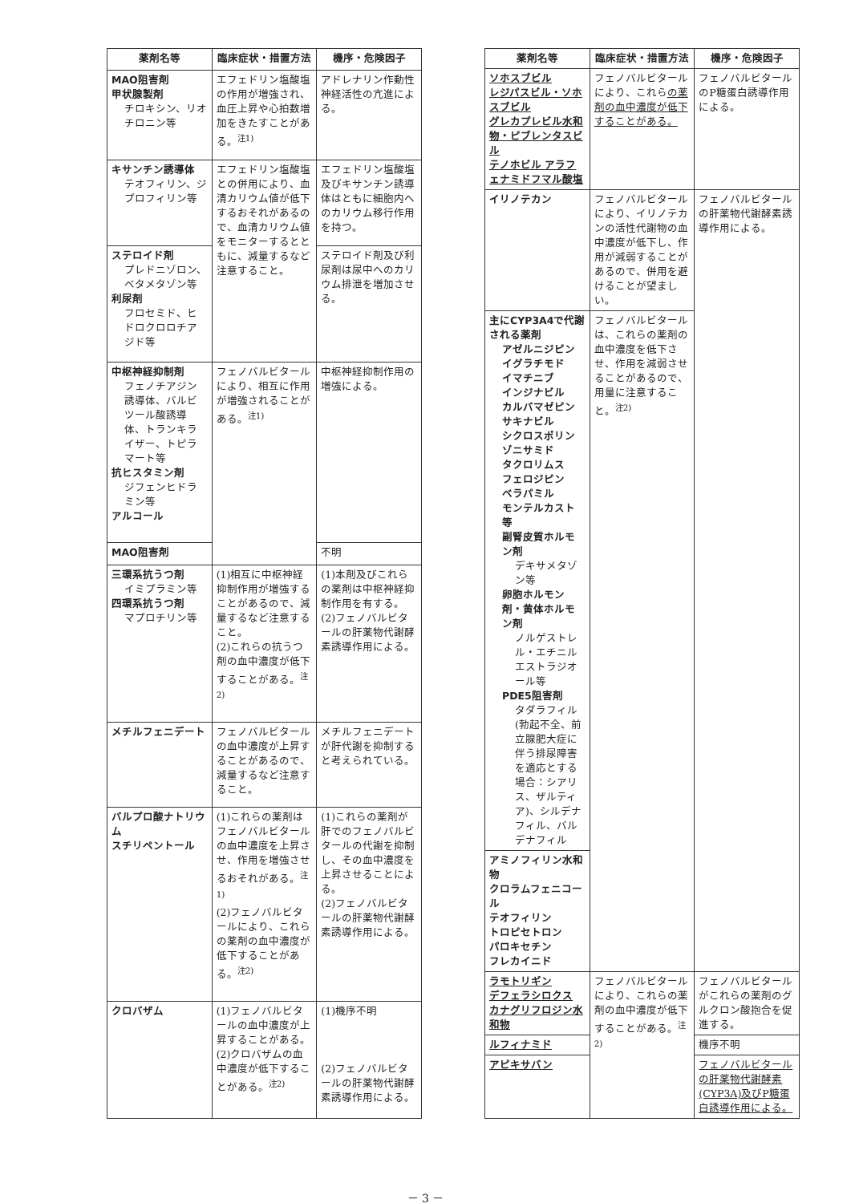| 薬剤名等 | 臨床症状・措置方法 | 機序・危険因子 |
| --- | --- | --- |
| MAO阻害剤 甲状腺製剤 チロキシン、リオチロニン等 | エフェドリン塩酸塩の作用が増強され、血圧上昇や心拍数増加をきたすことがある。<sup>注1)</sup> | アドレナリン作動性神経活性の亢進による。 |
| キサンチン誘導体 テオフィリン、ジプロフィリン等 | エフェドリン塩酸塩との併用により、血清カリウム値が低下するおそれがあるので、血清カリウム値をモニターするとともに、減量するなど注意すること。 | エフェドリン塩酸塩及びキサンチン誘導体はともに細胞内へのカリウム移行作用を持つ。 |
| ステロイド剤 プレドニゾロン、ベタメタゾン等 利尿剤 フロセミド、ヒドロクロロチアジド等 | | ステロイド剤及び利尿剤は尿中へのカリウム排泄を増加させる。 |
| 中枢神経抑制剤 フェノチアジン誘導体、バルビツール酸誘導体、トランキライザー、トピラマート等 抗ヒスタミン剤 ジフェンヒドラミン等 アルコール | フェノバルビタールにより、相互に作用が増強されることがある。<sup>注1)</sup> | 中枢神経抑制作用の増強による。 |
| MAO阻害剤 | | 不明 |
| 三環系抗うつ剤 イミプラミン等 四環系抗うつ剤 マプロチリン等 | (1)相互に中枢神経抑制作用が増強することがあるので、減量するなど注意すること。 (2)これらの抗うつ剤の血中濃度が低下することがある。<sup>注2)</sup> | (1)本剤及びこれらの薬剤は中枢神経抑制作用を有する。 (2)フェノバルビタールの肝薬物代謝酵素誘導作用による。 |
| メチルフェニデート | フェノバルビタールの血中濃度が上昇することがあるので、減量するなど注意すること。 | メチルフェニデートが肝代謝を抑制すると考えられている。 |
| バルプロ酸ナトリウム スチリペントール | (1)これらの薬剤はフェノバルビタールの血中濃度を上昇させ、作用を増強させるおそれがある。<sup>注1)</sup> (2)フェノバルビタールにより、これらの薬剤の血中濃度が低下することがある。<sup>注2)</sup> | (1)これらの薬剤が肝でのフェノバルビタールの代謝を抑制し、その血中濃度を上昇させることによる。 (2)フェノバルビタールの肝薬物代謝酵素誘導作用による。 |
| クロバザム | (1)フェノバルビタールの血中濃度が上昇することがある。 (2)クロバザムの血中濃度が低下することがある。<sup>注2)</sup> | (1)機序不明 (2)フェノバルビタールの肝薬物代謝酵素誘導作用による。 |
| 薬剤名等 | 臨床症状・措置方法 | 機序・危険因子 |
| --- | --- | --- |
| ソホスブビル レジパスビル・ソホスブビル グレカプレビル水和物・ピブレンタスビル テノホビル アラフェナミドフマル酸塩 | フェノバルビタールにより、これら の薬剤の血中濃度が低下することがある。 | フェノバルビタールのP糖蛋白誘導作用による。 |
| イリノテカン | フェノバルビタールにより、イリノテカンの活性代謝物の血中濃度が低下し、作用が減弱することがあるので、併用を避けることが望ましい。 | フェノバルビタールの肝薬物代謝酵素誘導作用による。 |
| 主にCYP3A4で代謝される薬剤 アゼルニジピン イグラチモド イマチニブ インジナビル カルバマゼピン サキナビル シクロスポリン ゾニサミド タクロリムス フェロジピン ベラパミル モンテルカスト等 副腎皮質ホルモン剤 デキサメタゾン等 卵胞ホルモン剤・黄体ホルモン剤 ノルゲストレル・エチニルエストラジオール等 PDE5阻害剤 タダラフィル(勃起不全、前立腺肥大症に伴う排尿障害を適応とする場合：シアリス、ザルティア)、シルデナフィル、バルデナフィル | フェノバルビタールは、これらの薬剤の血中濃度を低下させ、作用を減弱させることがあるので、用量に注意すること。<sup>注2)</sup> | |
| アミノフィリン水和物 クロラムフェニコール テオフィリン トロピセトロン パロキセチン フレカイニド | | |
| ラモトリギン デフェラシロクス カナグリフロジン水和物 | フェノバルビタールにより、これらの薬剤の血中濃度が低下することがある。<sup>注2)</sup> | フェノバルビタールがこれらの薬剤のグルクロン酸抱合を促進する。 |
| ルフィナミド | | 機序不明 |
| アピキサバン | | フェノバルビタールの肝薬物代謝酵素(CYP3A)及びP糖蛋白誘導作用による。 |
－ 3 －